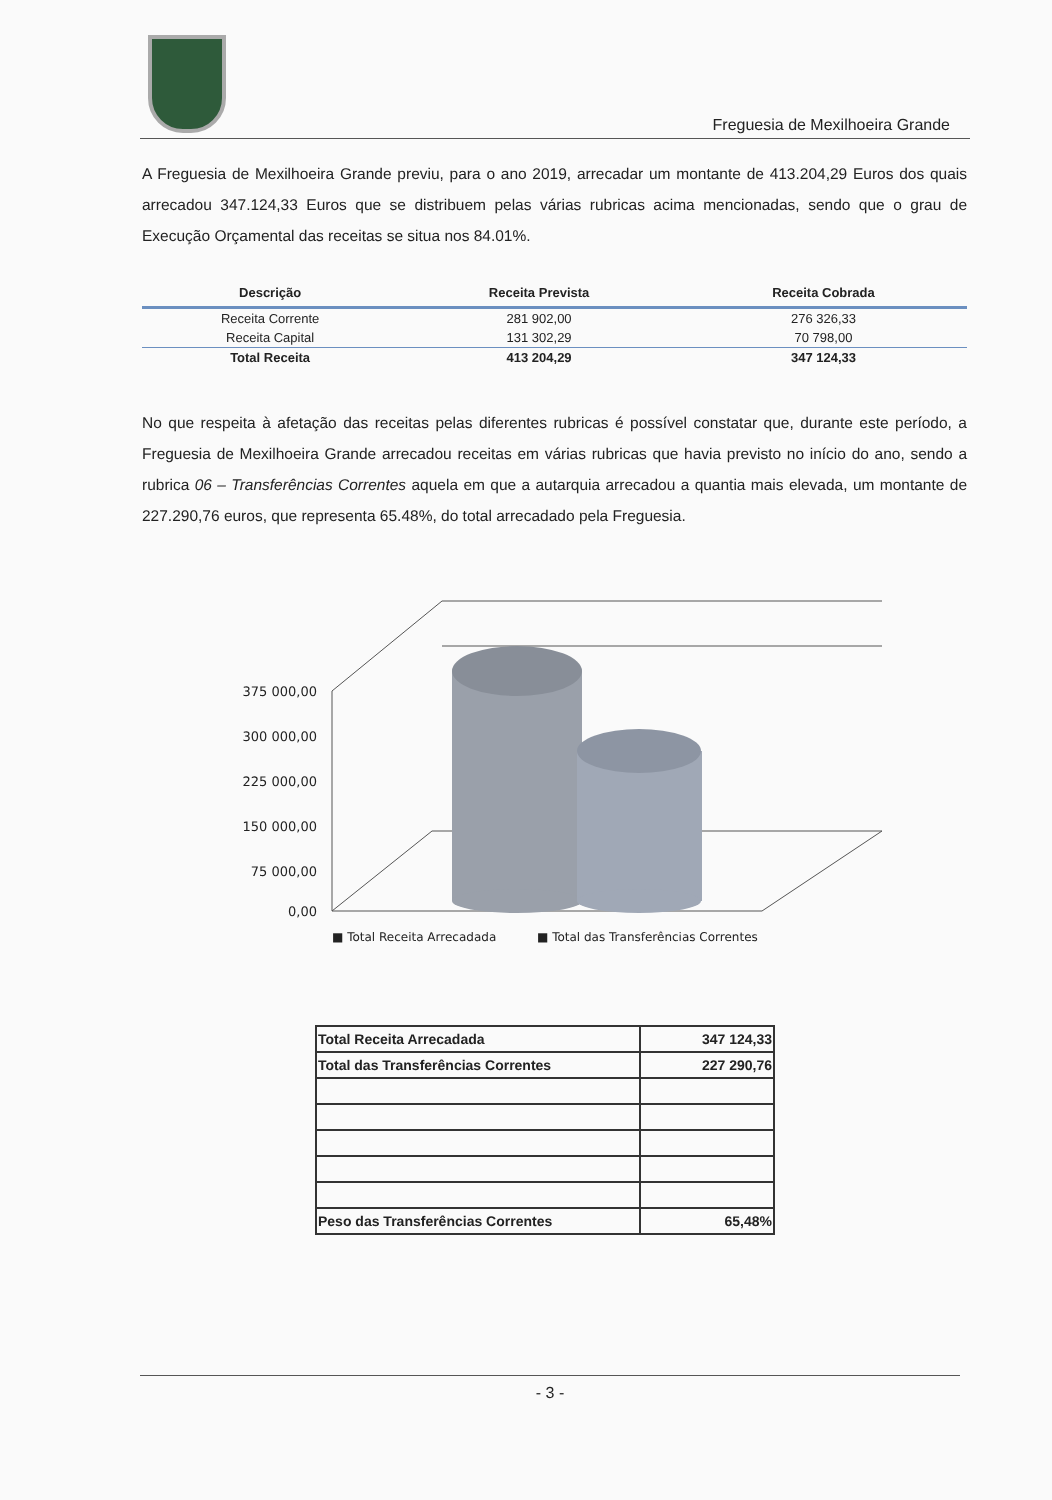Freguesia de Mexilhoeira Grande
A Freguesia de Mexilhoeira Grande previu, para o ano 2019, arrecadar um montante de 413.204,29 Euros dos quais arrecadou 347.124,33 Euros que se distribuem pelas várias rubricas acima mencionadas, sendo que o grau de Execução Orçamental das receitas se situa nos 84.01%.
| Descrição | Receita Prevista | Receita Cobrada |
| --- | --- | --- |
| Receita Corrente | 281 902,00 | 276 326,33 |
| Receita Capital | 131 302,29 | 70 798,00 |
| Total Receita | 413 204,29 | 347 124,33 |
No que respeita à afetação das receitas pelas diferentes rubricas é possível constatar que, durante este período, a Freguesia de Mexilhoeira Grande arrecadou receitas em várias rubricas que havia previsto no início do ano, sendo a rubrica 06 – Transferências Correntes aquela em que a autarquia arrecadou a quantia mais elevada, um montante de 227.290,76 euros, que representa 65.48%, do total arrecadado pela Freguesia.
375 000,00
300 000,00
225 000,00
150 000,00
75 000,00
0,00
■ Total Receita Arrecadada
■ Total das Transferências Correntes
| Total Receita Arrecadada | 347 124,33 |
| Total das Transferências Correntes | 227 290,76 |
| Peso das Transferências Correntes | 65,48% |
- 3 -